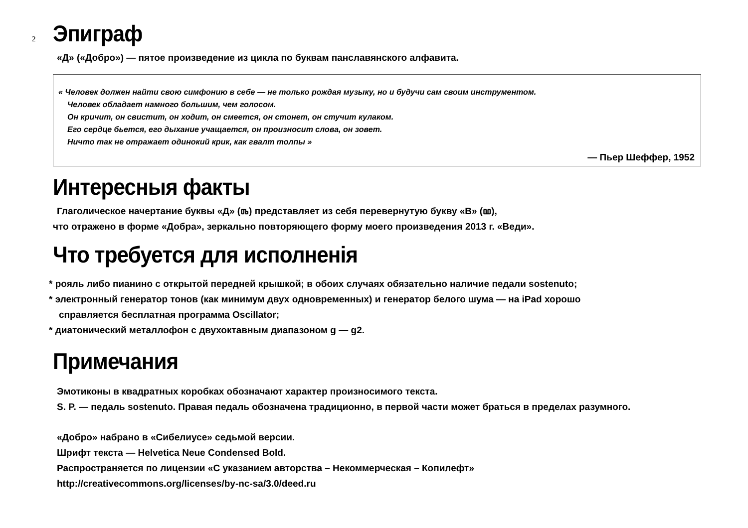2
Эпиграф
«Д» («Добро») — пятое произведение из цикла по буквам панславянского алфавита.
« Человек должен найти свою симфонию в себе — не только рождая музыку, но и будучи сам своим инструментом.
Человек обладает намного большим, чем голосом.
Он кричит, он свистит, он ходит, он смеется, он стонет, он стучит кулаком.
Его сердце бьется, его дыхание учащается, он произносит слова, он зовет.
Ничто так не отражает одинокий крик, как гвалт толпы »
— Пьер Шеффер, 1952
Интересныя факты
Глаголическое начертание буквы «Д» (ⰴ) представляет из себя перевернутую букву «В» (ⰲ),
что отражено в форме «Добра», зеркально повторяющего форму моего произведения 2013 г. «Веди».
Что требуется для исполненія
* рояль либо пианино с открытой передней крышкой; в обоих случаях обязательно наличие педали sostenuto;
* электронный генератор тонов (как минимум двух одновременных) и генератор белого шума — на iPad хорошо
справляется бесплатная программа Oscillator;
* диатонический металлофон с двухоктавным диапазоном g — g2.
Примечания
Эмотиконы в квадратных коробках обозначают характер произносимого текста.
S. P. — педаль sostenuto. Правая педаль обозначена традиционно, в первой части может браться в пределах разумного.
«Добро» набрано в «Сибелиусе» седьмой версии.
Шрифт текста — Helvetica Neue Condensed Bold.
Распространяется по лицензии «С указанием авторства – Некоммерческая – Копилефт»
http://creativecommons.org/licenses/by-nc-sa/3.0/deed.ru